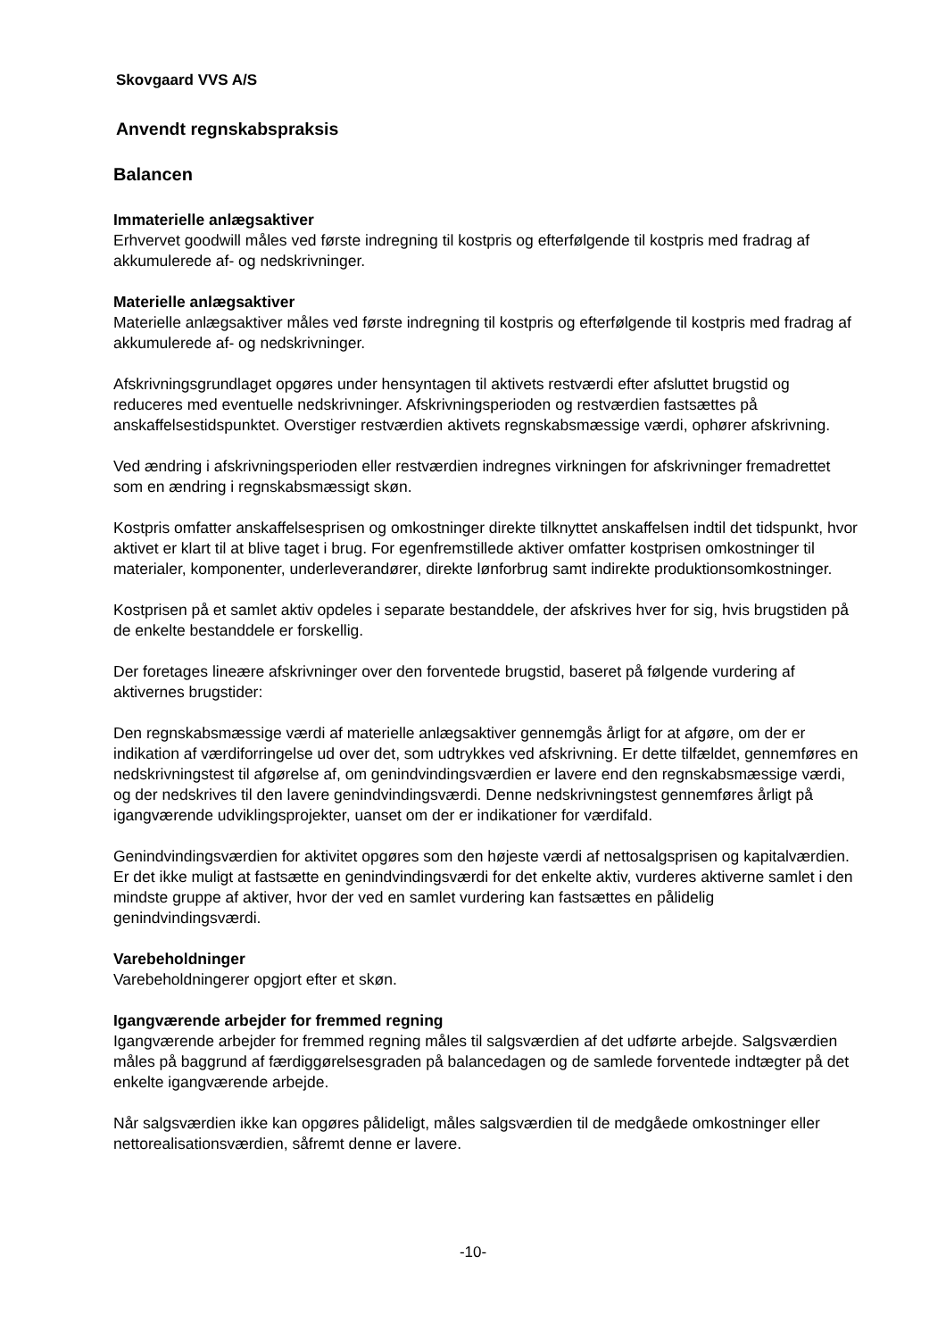Skovgaard VVS A/S
Anvendt regnskabspraksis
Balancen
Immaterielle anlægsaktiver
Erhvervet goodwill måles ved første indregning til kostpris og efterfølgende til kostpris med fradrag af akkumulerede af- og nedskrivninger.
Materielle anlægsaktiver
Materielle anlægsaktiver måles ved første indregning til kostpris og efterfølgende til kostpris med fradrag af akkumulerede af- og nedskrivninger.
Afskrivningsgrundlaget opgøres under hensyntagen til aktivets restværdi efter afsluttet brugstid og reduceres med eventuelle nedskrivninger. Afskrivningsperioden og restværdien fastsættes på anskaffelsestidspunktet. Overstiger restværdien aktivets regnskabsmæssige værdi, ophører afskrivning.
Ved ændring i afskrivningsperioden eller restværdien indregnes virkningen for afskrivninger fremadrettet som en ændring i regnskabsmæssigt skøn.
Kostpris omfatter anskaffelsesprisen og omkostninger direkte tilknyttet anskaffelsen indtil det tidspunkt, hvor aktivet er klart til at blive taget i brug. For egenfremstillede aktiver omfatter kostprisen omkostninger til materialer, komponenter, underleverandører, direkte lønforbrug samt indirekte produktionsomkostninger.
Kostprisen på et samlet aktiv opdeles i separate bestanddele, der afskrives hver for sig, hvis brugstiden på de enkelte bestanddele er forskellig.
Der foretages lineære afskrivninger over den forventede brugstid, baseret på følgende vurdering af aktivernes brugstider:
Den regnskabsmæssige værdi af materielle anlægsaktiver gennemgås årligt for at afgøre, om der er indikation af værdiforringelse ud over det, som udtrykkes ved afskrivning. Er dette tilfældet, gennemføres en nedskrivningstest til afgørelse af, om genindvindingsværdien er lavere end den regnskabsmæssige værdi, og der nedskrives til den lavere genindvindingsværdi. Denne nedskrivningstest gennemføres årligt på igangværende udviklingsprojekter, uanset om der er indikationer for værdifald.
Genindvindingsværdien for aktivitet opgøres som den højeste værdi af nettosalgsprisen og kapitalværdien. Er det ikke muligt at fastsætte en genindvindingsværdi for det enkelte aktiv, vurderes aktiverne samlet i den mindste gruppe af aktiver, hvor der ved en samlet vurdering kan fastsættes en pålidelig genindvindingsværdi.
Varebeholdninger
Varebeholdningerer opgjort efter et skøn.
Igangværende arbejder for fremmed regning
Igangværende arbejder for fremmed regning måles til salgsværdien af det udførte arbejde. Salgsværdien måles på baggrund af færdiggørelsesgraden på balancedagen og de samlede forventede indtægter på det enkelte igangværende arbejde.
Når salgsværdien ikke kan opgøres pålideligt, måles salgsværdien til de medgåede omkostninger eller nettorealisationsværdien, såfremt denne er lavere.
-10-